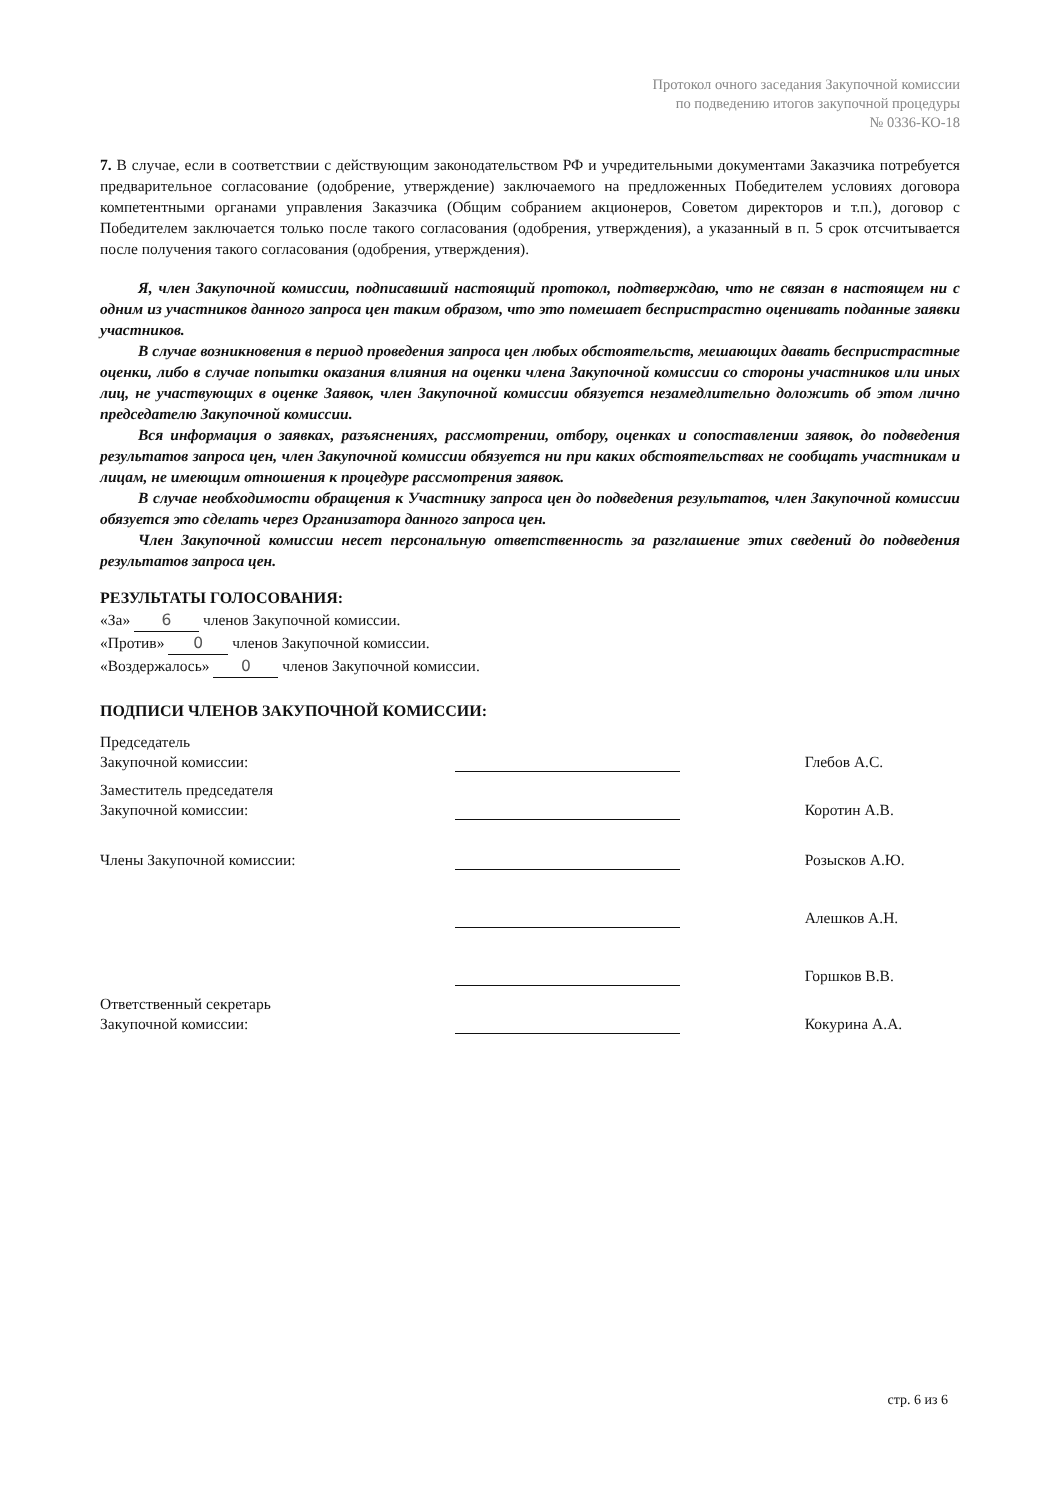Протокол очного заседания Закупочной комиссии
по подведению итогов закупочной процедуры
№ 0336-КО-18
7. В случае, если в соответствии с действующим законодательством РФ и учредительными документами Заказчика потребуется предварительное согласование (одобрение, утверждение) заключаемого на предложенных Победителем условиях договора компетентными органами управления Заказчика (Общим собранием акционеров, Советом директоров и т.п.), договор с Победителем заключается только после такого согласования (одобрения, утверждения), а указанный в п. 5 срок отсчитывается после получения такого согласования (одобрения, утверждения).
Я, член Закупочной комиссии, подписавший настоящий протокол, подтверждаю, что не связан в настоящем ни с одним из участников данного запроса цен таким образом, что это помешает беспристрастно оценивать поданные заявки участников.
В случае возникновения в период проведения запроса цен любых обстоятельств, мешающих давать беспристрастные оценки, либо в случае попытки оказания влияния на оценки члена Закупочной комиссии со стороны участников или иных лиц, не участвующих в оценке Заявок, член Закупочной комиссии обязуется незамедлительно доложить об этом лично председателю Закупочной комиссии.
Вся информация о заявках, разъяснениях, рассмотрении, отбору, оценках и сопоставлении заявок, до подведения результатов запроса цен, член Закупочной комиссии обязуется ни при каких обстоятельствах не сообщать участникам и лицам, не имеющим отношения к процедуре рассмотрения заявок.
В случае необходимости обращения к Участнику запроса цен до подведения результатов, член Закупочной комиссии обязуется это сделать через Организатора данного запроса цен.
Член Закупочной комиссии несет персональную ответственность за разглашение этих сведений до подведения результатов запроса цен.
РЕЗУЛЬТАТЫ ГОЛОСОВАНИЯ:
«За» 6 членов Закупочной комиссии.
«Против» 0 членов Закупочной комиссии.
«Воздержалось» 0 членов Закупочной комиссии.
ПОДПИСИ ЧЛЕНОВ ЗАКУПОЧНОЙ КОМИССИИ:
| Председатель Закупочной комиссии: | | Глебов А.С. |
| Заместитель председателя Закупочной комиссии: | | Коротин А.В. |
| Члены Закупочной комиссии: | | Розысков А.Ю. |
| | | Алешков А.Н. |
| | | Горшков В.В. |
| Ответственный секретарь Закупочной комиссии: | | Кокурина А.А. |
стр. 6 из 6